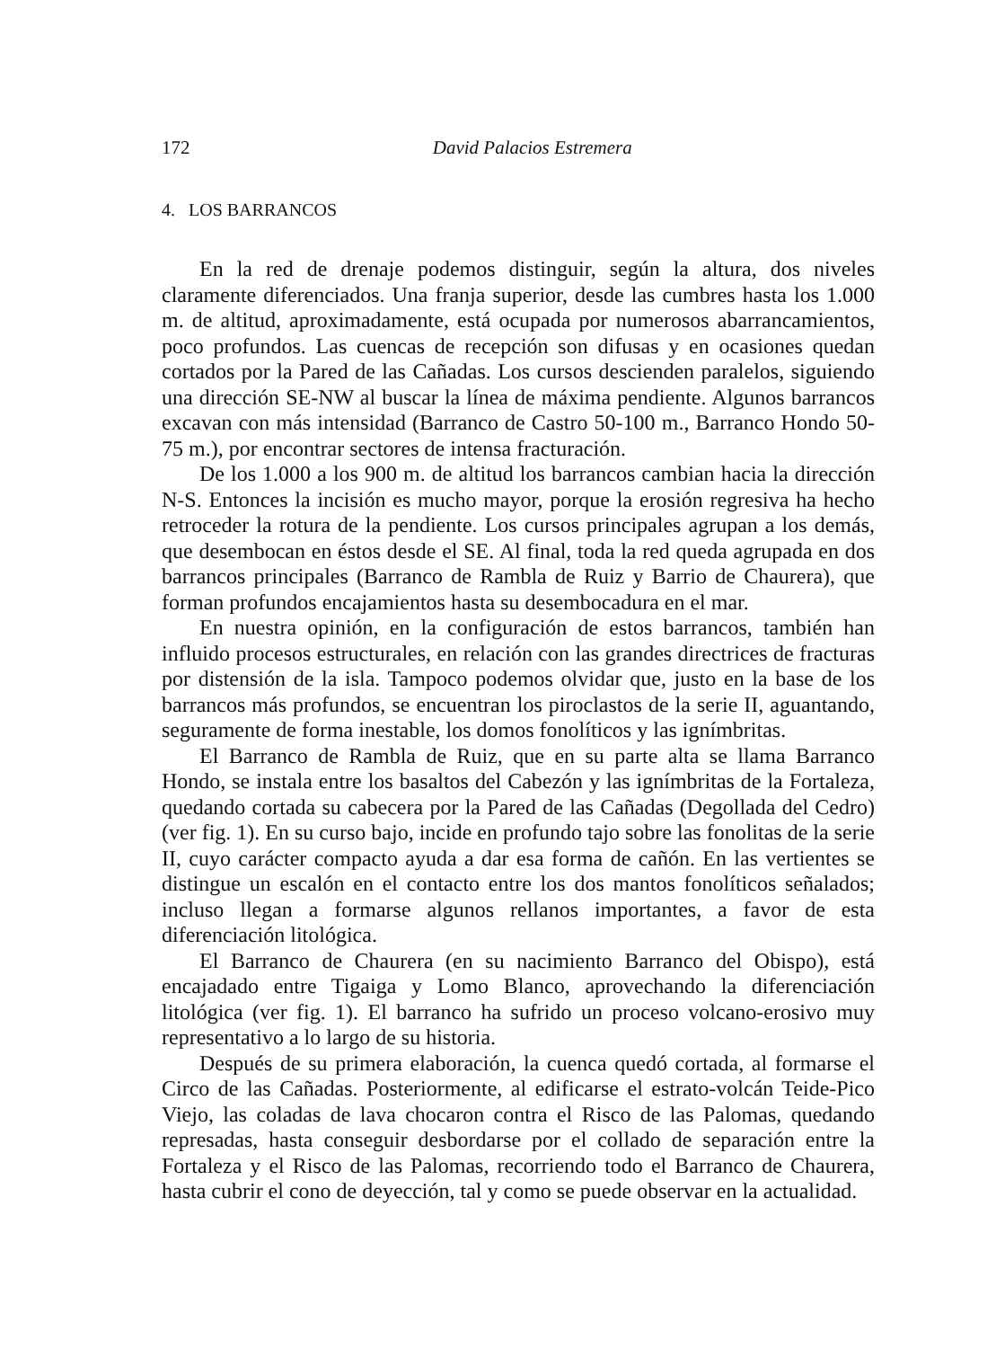172 David Palacios Estremera
4. LOS BARRANCOS
En la red de drenaje podemos distinguir, según la altura, dos niveles claramente diferenciados. Una franja superior, desde las cumbres hasta los 1.000 m. de altitud, aproximadamente, está ocupada por numerosos abarrancamientos, poco profundos. Las cuencas de recepción son difusas y en ocasiones quedan cortados por la Pared de las Cañadas. Los cursos descienden paralelos, siguiendo una dirección SE-NW al buscar la línea de máxima pendiente. Algunos barrancos excavan con más intensidad (Barranco de Castro 50-100 m., Barranco Hondo 50-75 m.), por encontrar sectores de intensa fracturación.
De los 1.000 a los 900 m. de altitud los barrancos cambian hacia la dirección N-S. Entonces la incisión es mucho mayor, porque la erosión regresiva ha hecho retroceder la rotura de la pendiente. Los cursos principales agrupan a los demás, que desembocan en éstos desde el SE. Al final, toda la red queda agrupada en dos barrancos principales (Barranco de Rambla de Ruiz y Barrio de Chaurera), que forman profundos encajamientos hasta su desembocadura en el mar.
En nuestra opinión, en la configuración de estos barrancos, también han influido procesos estructurales, en relación con las grandes directrices de fracturas por distensión de la isla. Tampoco podemos olvidar que, justo en la base de los barrancos más profundos, se encuentran los piroclastos de la serie II, aguantando, seguramente de forma inestable, los domos fonolíticos y las ignímbritas.
El Barranco de Rambla de Ruiz, que en su parte alta se llama Barranco Hondo, se instala entre los basaltos del Cabezón y las ignímbritas de la Fortaleza, quedando cortada su cabecera por la Pared de las Cañadas (Degollada del Cedro) (ver fig. 1). En su curso bajo, incide en profundo tajo sobre las fonolitas de la serie II, cuyo carácter compacto ayuda a dar esa forma de cañón. En las vertientes se distingue un escalón en el contacto entre los dos mantos fonolíticos señalados; incluso llegan a formarse algunos rellanos importantes, a favor de esta diferenciación litológica.
El Barranco de Chaurera (en su nacimiento Barranco del Obispo), está encajadado entre Tigaiga y Lomo Blanco, aprovechando la diferenciación litológica (ver fig. 1). El barranco ha sufrido un proceso volcano-erosivo muy representativo a lo largo de su historia.
Después de su primera elaboración, la cuenca quedó cortada, al formarse el Circo de las Cañadas. Posteriormente, al edificarse el estrato-volcán Teide-Pico Viejo, las coladas de lava chocaron contra el Risco de las Palomas, quedando represadas, hasta conseguir desbordarse por el collado de separación entre la Fortaleza y el Risco de las Palomas, recorriendo todo el Barranco de Chaurera, hasta cubrir el cono de deyección, tal y como se puede observar en la actualidad.